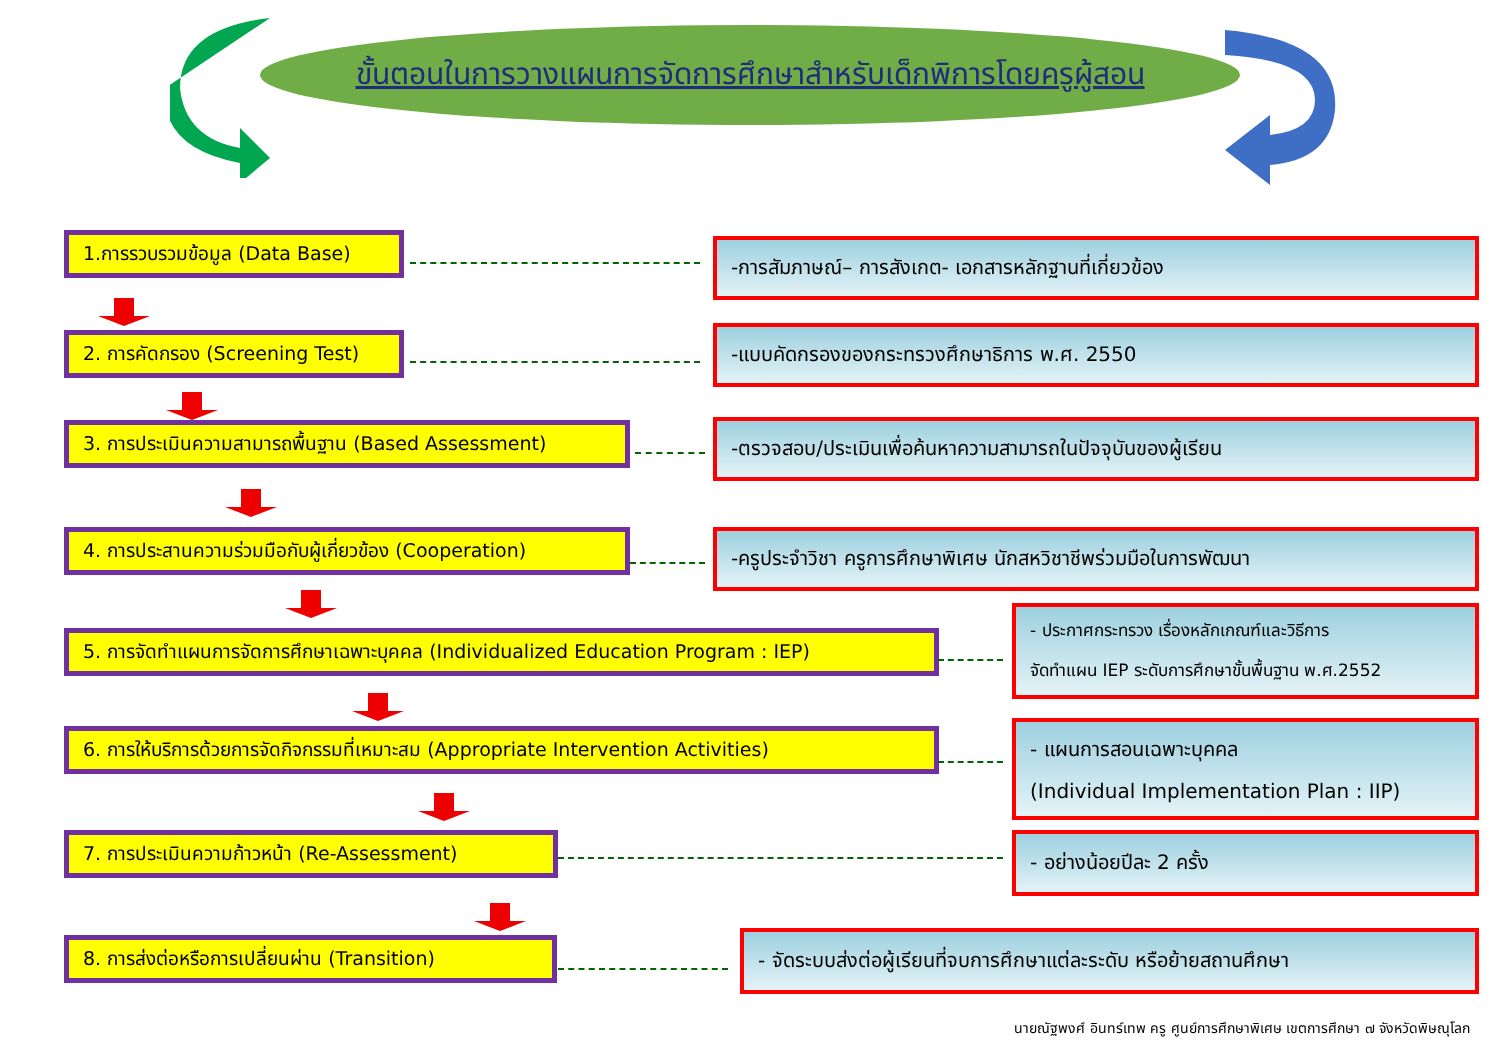ขั้นตอนในการวางแผนการจัดการศึกษาสำหรับเด็กพิการโดยครูผู้สอน
1.การรวบรวมข้อมูล (Data Base) -การสัมภาษณ์– การสังเกต- เอกสารหลักฐานที่เกี่ยวข้อง
2. การคัดกรอง (Screening Test) -แบบคัดกรองของกระทรวงศึกษาธิการ พ.ศ. 2550
3. การประเมินความสามารถพื้นฐาน (Based Assessment)
-ตรวจสอบ/ประเมินเพื่อค้นหาความสามารถในปัจจุบันของผู้เรียน
4. การประสานความร่วมมือกับผู้เกี่ยวข้อง (Cooperation)
-ครูประจำวิชา ครูการศึกษาพิเศษ นักสหวิชาชีพร่วมมือในการพัฒนา
5. การจัดทำแผนการจัดการศึกษาเฉพาะบุคคล (Individualized Education Program : IEP)
- ประกาศกระทรวง เรื่องหลักเกณฑ์และวิธีการ
จัดทำแผน IEP ระดับการศึกษาขั้นพื้นฐาน พ.ศ.2552
6. การให้บริการด้วยการจัดกิจกรรมที่เหมาะสม (Appropriate Intervention Activities)
- แผนการสอนเฉพาะบุคคล
(Individual Implementation Plan : IIP)
7. การประเมินความก้าวหน้า (Re-Assessment)
- อย่างน้อยปีละ 2 ครั้ง
8. การส่งต่อหรือการเปลี่ยนผ่าน (Transition)
- จัดระบบส่งต่อผู้เรียนที่จบการศึกษาแต่ละระดับ หรือย้ายสถานศึกษา
นายณัฐพงศ์ อินทร์เทพ ครู ศูนย์การศึกษาพิเศษ เขตการศึกษา ๗ จังหวัดพิษณุโลก